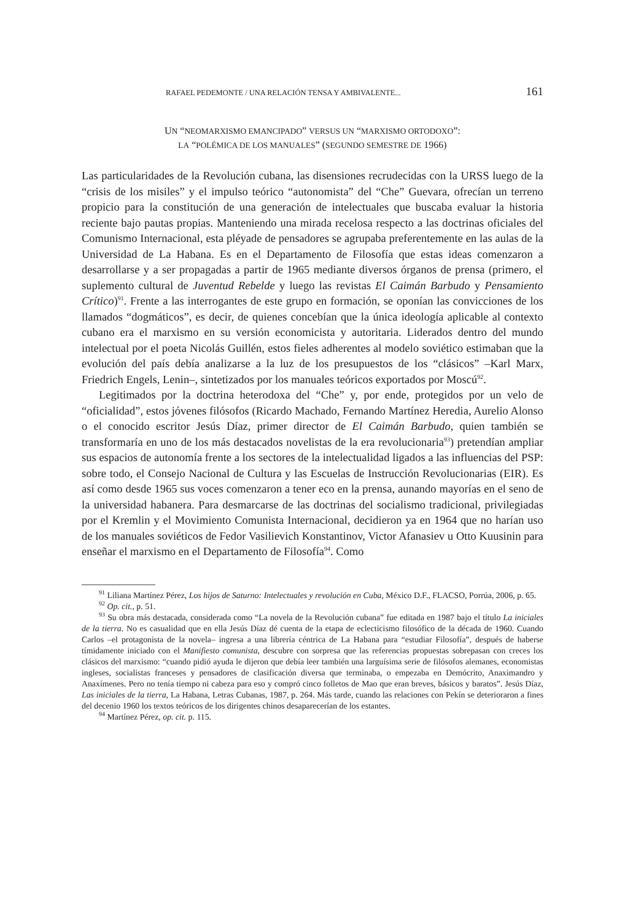RAFAEL PEDEMONTE / UNA RELACIÓN TENSA Y AMBIVALENTE... 161
UN “NEOMARXISMO EMANCIPADO” VERSUS UN “MARXISMO ORTODOXO”:
LA “POLÉMICA DE LOS MANUALES” (SEGUNDO SEMESTRE DE 1966)
Las particularidades de la Revolución cubana, las disensiones recrudecidas con la URSS luego de la “crisis de los misiles” y el impulso teórico “autonomista” del “Che” Guevara, ofrecían un terreno propicio para la constitución de una generación de intelectuales que buscaba evaluar la historia reciente bajo pautas propias. Manteniendo una mirada recelosa respecto a las doctrinas oficiales del Comunismo Internacional, esta pléyade de pensadores se agrupaba preferentemente en las aulas de la Universidad de La Habana. Es en el Departamento de Filosofía que estas ideas comenzaron a desarrollarse y a ser propagadas a partir de 1965 mediante diversos órganos de prensa (primero, el suplemento cultural de Juventud Rebelde y luego las revistas El Caimán Barbudo y Pensamiento Crítico)<sup>91</sup>. Frente a las interrogantes de este grupo en formación, se oponían las convicciones de los llamados “dogmáticos”, es decir, de quienes concebían que la única ideología aplicable al contexto cubano era el marxismo en su versión economicista y autoritaria. Liderados dentro del mundo intelectual por el poeta Nicolás Guillén, estos fieles adherentes al modelo soviético estimaban que la evolución del país debía analizarse a la luz de los presupuestos de los “clásicos” –Karl Marx, Friedrich Engels, Lenin–, sintetizados por los manuales teóricos exportados por Moscú<sup>92</sup>.
Legitimados por la doctrina heterodoxa del “Che” y, por ende, protegidos por un velo de “oficialidad”, estos jóvenes filósofos (Ricardo Machado, Fernando Martínez Heredia, Aurelio Alonso o el conocido escritor Jesús Díaz, primer director de El Caimán Barbudo, quien también se transformaría en uno de los más destacados novelistas de la era revolucionaria<sup>93</sup>) pretendían ampliar sus espacios de autonomía frente a los sectores de la intelectualidad ligados a las influencias del PSP: sobre todo, el Consejo Nacional de Cultura y las Escuelas de Instrucción Revolucionarias (EIR). Es así como desde 1965 sus voces comenzaron a tener eco en la prensa, aunando mayorías en el seno de la universidad habanera. Para desmarcarse de las doctrinas del socialismo tradicional, privilegiadas por el Kremlin y el Movimiento Comunista Internacional, decidieron ya en 1964 que no harían uso de los manuales soviéticos de Fedor Vasilievich Konstantinov, Victor Afanasiev u Otto Kuusinin para enseñar el marxismo en el Departamento de Filosofía<sup>94</sup>. Como
<sup>91</sup> Liliana Martínez Pérez, Los hijos de Saturno: Intelectuales y revolución en Cuba, México D.F., FLACSO, Porrúa, 2006, p. 65.
<sup>92</sup> Op. cit., p. 51.
<sup>93</sup> Su obra más destacada, considerada como “La novela de la Revolución cubana” fue editada en 1987 bajo el título La iniciales de la tierra. No es casualidad que en ella Jesús Díaz dé cuenta de la etapa de eclecticismo filosófico de la década de 1960. Cuando Carlos –el protagonista de la novela– ingresa a una librería céntrica de La Habana para “estudiar Filosofía”, después de haberse tímidamente iniciado con el Manifiesto comunista, descubre con sorpresa que las referencias propuestas sobrepasan con creces los clásicos del marxismo: “cuando pidió ayuda le dijeron que debía leer también una larguísima serie de filósofos alemanes, economistas ingleses, socialistas franceses y pensadores de clasificación diversa que terminaba, o empezaba en Demócrito, Anaximandro y Anaxímenes. Pero no tenía tiempo ni cabeza para eso y compró cinco folletos de Mao que eran breves, básicos y baratos”. Jesús Díaz, Las iniciales de la tierra, La Habana, Letras Cubanas, 1987, p. 264. Más tarde, cuando las relaciones con Pekín se deterioraron a fines del decenio 1960 los textos teóricos de los dirigentes chinos desaparecerían de los estantes.
<sup>94</sup> Martínez Pérez, op. cit. p. 115.